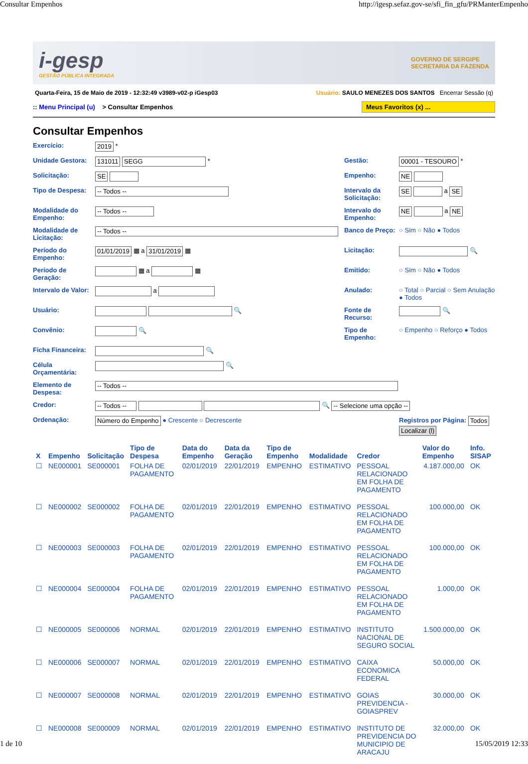Consultar Empenhos http://igesp.sefaz.gov-se/sfi_fin_gfu/PRManterEmpenho
i-gesp
GESTÃO PÚBLICA INTEGRADA
GOVERNO DE SERGIPE
SECRETARIA DA FAZENDA
Quarta-Feira, 15 de Maio de 2019 - 12:32:49 v3989-v02-p iGesp03 Usuário: SAULO MENEZES DOS SANTOS Encerrar Sessão (q)
:: Menu Principal (u) > Consultar Empenhos Meus Favoritos (x) ...
Consultar Empenhos
Exercício:
2019 *
Unidade Gestora:
131011 SEGG *
Gestão:
00001 - TESOURO *
Solicitação:
SE
Empenho:
NE
Tipo de Despesa:
-- Todos --
Intervalo da Solicitação:
SE a SE
Modalidade do Empenho:
-- Todos --
Intervalo do Empenho:
NE a NE
Modalidade de Licitação:
-- Todos --
Banco de Preço:
○ Sim ○ Não ● Todos
Período do Empenho:
01/01/2019 ▦ a 31/01/2019 ▦
Licitação:
🔍
Período de Geração:
▦ a ▦
Emitido:
○ Sim ○ Não ● Todos
Intervalo de Valor:
a
Anulado:
○ Total ○ Parcial ○ Sem Anulação ● Todos
Usuário:
🔍
Fonte de Recurso:
🔍
Convênio:
🔍
Tipo de Empenho:
○ Empenho ○ Reforço ● Todos
Ficha Financeira:
🔍
Célula Orçamentária:
🔍
Elemento de Despesa:
-- Todos --
Credor:
-- Todos -- 🔍 -- Selecione uma opção --
Ordenação:
Número do Empenho ● Crescente ○ Decrescente
Registros por Página: Todos Localizar (l)
| X | Empenho | Solicitação | Tipo de Despesa | Data do Empenho | Data da Geração | Tipo de Empenho | Modalidade | Credor | Valor do Empenho | Info. SISAP |
| --- | --- | --- | --- | --- | --- | --- | --- | --- | --- | --- |
| ☐ | NE000001 | SE000001 | FOLHA DE PAGAMENTO | 02/01/2019 | 22/01/2019 | EMPENHO | ESTIMATIVO | PESSOAL RELACIONADO EM FOLHA DE PAGAMENTO | 4.187.000,00 | OK |
| ☐ | NE000002 | SE000002 | FOLHA DE PAGAMENTO | 02/01/2019 | 22/01/2019 | EMPENHO | ESTIMATIVO | PESSOAL RELACIONADO EM FOLHA DE PAGAMENTO | 100.000,00 | OK |
| ☐ | NE000003 | SE000003 | FOLHA DE PAGAMENTO | 02/01/2019 | 22/01/2019 | EMPENHO | ESTIMATIVO | PESSOAL RELACIONADO EM FOLHA DE PAGAMENTO | 100.000,00 | OK |
| ☐ | NE000004 | SE000004 | FOLHA DE PAGAMENTO | 02/01/2019 | 22/01/2019 | EMPENHO | ESTIMATIVO | PESSOAL RELACIONADO EM FOLHA DE PAGAMENTO | 1.000,00 | OK |
| ☐ | NE000005 | SE000006 | NORMAL | 02/01/2019 | 22/01/2019 | EMPENHO | ESTIMATIVO | INSTITUTO NACIONAL DE SEGURO SOCIAL | 1.500.000,00 | OK |
| ☐ | NE000006 | SE000007 | NORMAL | 02/01/2019 | 22/01/2019 | EMPENHO | ESTIMATIVO | CAIXA ECONOMICA FEDERAL | 50.000,00 | OK |
| ☐ | NE000007 | SE000008 | NORMAL | 02/01/2019 | 22/01/2019 | EMPENHO | ESTIMATIVO | GOIAS PREVIDENCIA - GOIASPREV | 30.000,00 | OK |
| ☐ | NE000008 | SE000009 | NORMAL | 02/01/2019 | 22/01/2019 | EMPENHO | ESTIMATIVO | INSTITUTO DE PREVIDENCIA DO MUNICIPIO DE ARACAJU | 32.000,00 | OK |
1 de 10 15/05/2019 12:33